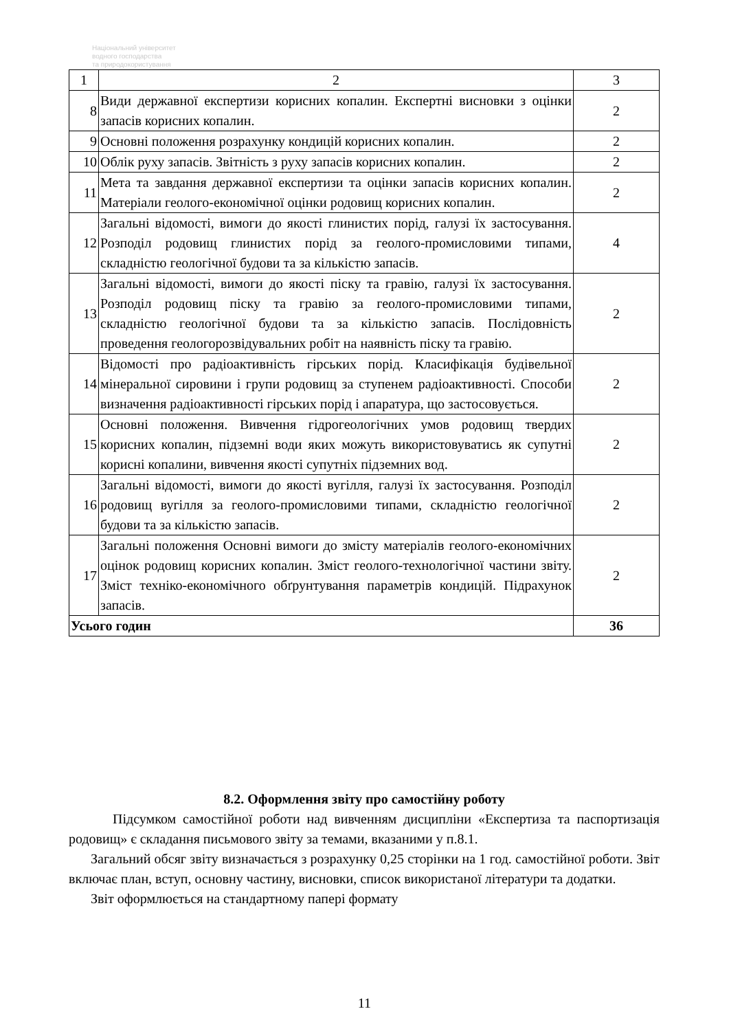Національний університет
водного господарства
та природокористування
| 1 | 2 | 3 |
| 8 | Види державної експертизи корисних копалин. Експертні висновки з оцінки запасів корисних копалин. | 2 |
| 9 | Основні положення розрахунку кондицій корисних копалин. | 2 |
| 10 | Облік руху запасів. Звітність з руху запасів корисних копалин. | 2 |
| 11 | Мета та завдання державної експертизи та оцінки запасів корисних копалин. Матеріали геолого-економічної оцінки родовищ корисних копалин. | 2 |
| 12 | Загальні відомості, вимоги до якості глинистих порід, галузі їх застосування. Розподіл родовищ глинистих порід за геолого-промисловими типами, складністю геологічної будови та за кількістю запасів. | 4 |
| 13 | Загальні відомості, вимоги до якості піску та гравію, галузі їх застосування. Розподіл родовищ піску та гравію за геолого-промисловими типами, складністю геологічної будови та за кількістю запасів. Послідовність проведення геологорозвідувальних робіт на наявність піску та гравію. | 2 |
| 14 | Відомості про радіоактивність гірських порід. Класифікація будівельної мінеральної сировини і групи родовищ за ступенем радіоактивності. Способи визначення радіоактивності гірських порід і апаратура, що застосовується. | 2 |
| 15 | Основні положення. Вивчення гідрогеологічних умов родовищ твердих корисних копалин, підземні води яких можуть використовуватись як супутні корисні копалини, вивчення якості супутніх підземних вод. | 2 |
| 16 | Загальні відомості, вимоги до якості вугілля, галузі їх застосування. Розподіл родовищ вугілля за геолого-промисловими типами, складністю геологічної будови та за кількістю запасів. | 2 |
| 17 | Загальні положення Основні вимоги до змісту матеріалів геолого-економічних оцінок родовищ корисних копалин. Зміст геолого-технологічної частини звіту. Зміст техніко-економічного обґрунтування параметрів кондицій. Підрахунок запасів. | 2 |
| Усього годин | | 36 |
8.2. Оформлення звіту про самостійну роботу
Підсумком самостійної роботи над вивченням дисципліни «Експертиза та паспортизація родовищ» є складання письмового звіту за темами, вказаними у п.8.1.
Загальний обсяг звіту визначається з розрахунку 0,25 сторінки на 1 год. самостійної роботи. Звіт включає план, вступ, основну частину, висновки, список використаної літератури та додатки.
Звіт оформлюється на стандартному папері формату
11